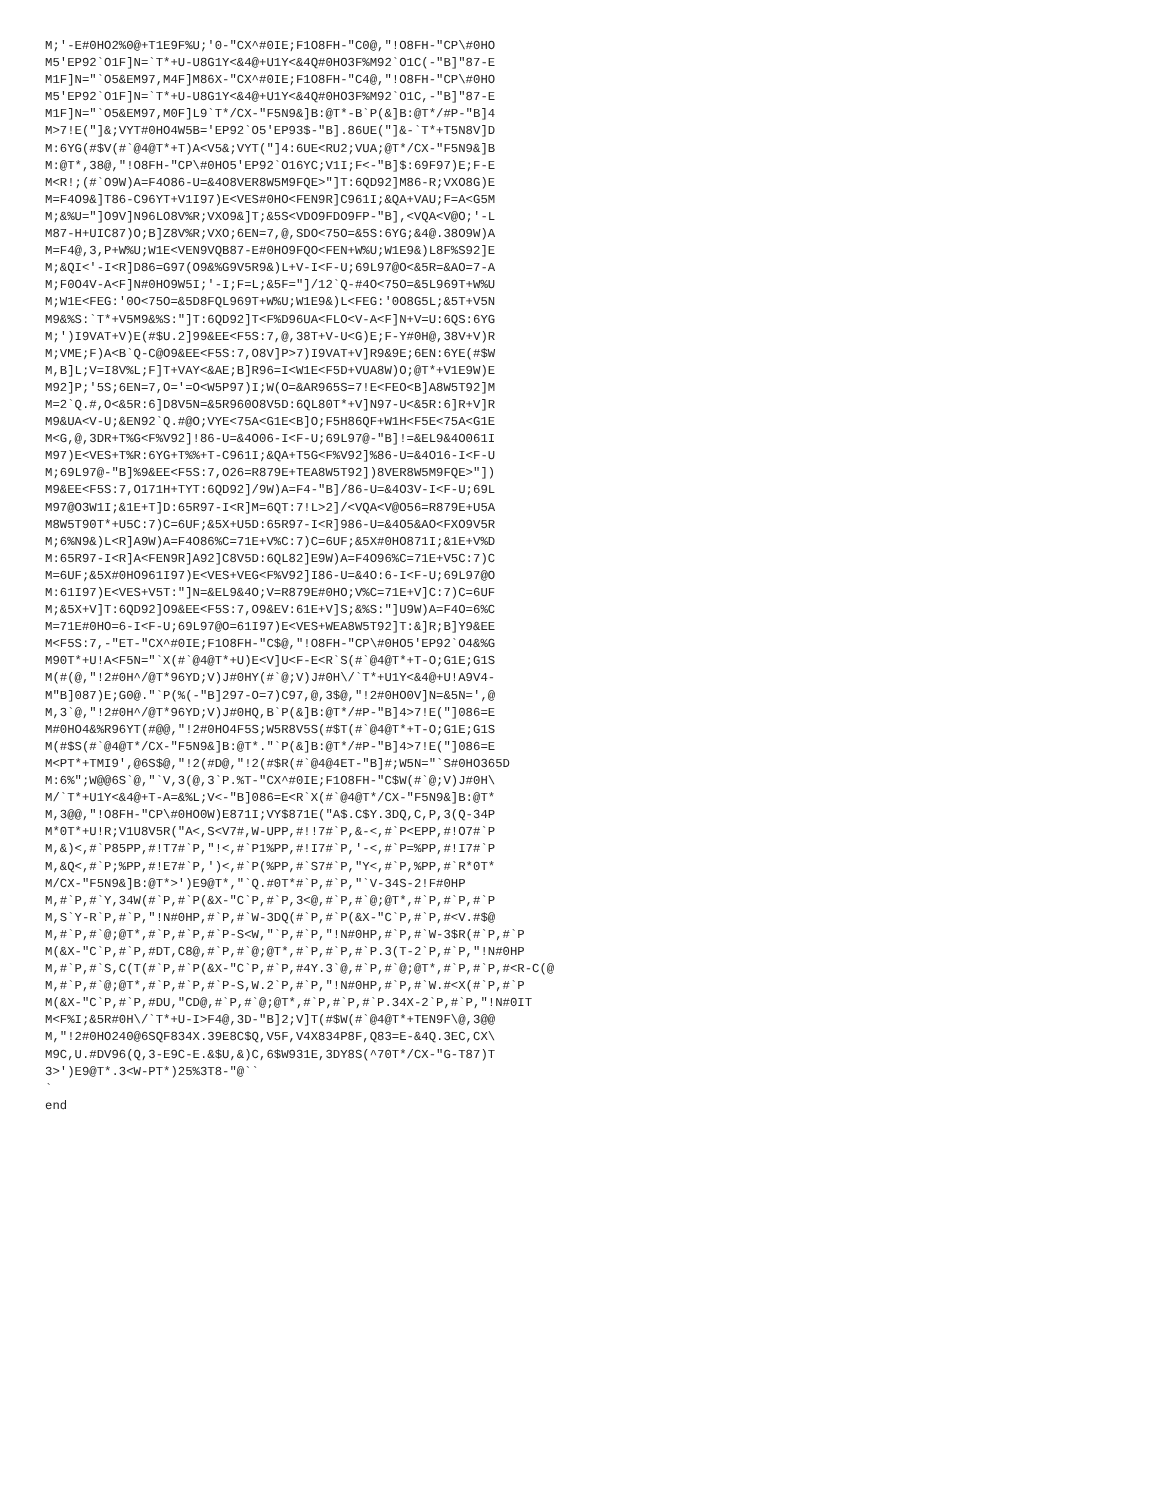M;'-E#0HO2%0@+T1E9F%U;'0-"CX^#0IE;F1O8FH-"C0@,"!O8FH-"CP\#0HO
M5'EP92`O1F]N=`T*+U-U8G1Y<&4@+U1Y<&4Q#0HO3F%M92`O1C(-"B]"87-E
M1F]N="`O5&EM97,M4F]M86X-"CX^#0IE;F1O8FH-"C4@,"!O8FH-"CP\#0HO
M5'EP92`O1F]N=`T*+U-U8G1Y<&4@+U1Y<&4Q#0HO3F%M92`O1C,-"B]"87-E
M1F]N="`O5&EM97,M0F]L9`T*/CX-"F5N9&]B:@T*-B`P(&]B:@T*/#P-"B]4
M>7!E("]&;VYT#0HO4W5B='EP92`O5'EP93$-"B].86UE("]&-`T*+T5N8V]D
M:6YG(#$V(#`@4@T*+T)A<V5&;VYT("]4:6UE<RU2;VUA;@T*/CX-"F5N9&]B
M:@T*,38@,"!O8FH-"CP\#0HO5'EP92`O16YC;V1I;F<-"B]$:69F97)E;F-E
M<R!;(#`O9W)A=F4O86-U=&4O8VER8W5M9FQE>"]T:6QD92]M86-R;VXO8G)E
M=F4O9&]T86-C96YT+V1I97)E<VES#0HO<FEN9R]C961I;&QA+VAU;F=A<G5M
M;&%U="]O9V]N96LO8V%R;VXO9&]T;&5S<VDO9FDO9FP-"B],<VQA<V@O;'-L
M87-H+UIC87)O;B]Z8V%R;VXO;6EN=7,@,SDO<75O=&5S:6YG;&4@.38O9W)A
M=F4@,3,P+W%U;W1E<VEN9VQB87-E#0HO9FQO<FEN+W%U;W1E9&)L8F%S92]E
M;&QI<'-I<R]D86=G97(O9&%G9V5R9&)L+V-I<F-U;69L97@O<&5R=&AO=7-A
M;F0O4V-A<F]N#0HO9W5I;'-I;F=L;&5F="]/12`Q-#4O<75O=&5L969T+W%U
M;W1E<FEG:'0O<75O=&5D8FQL969T+W%U;W1E9&)L<FEG:'0O8G5L;&5T+V5N
M9&%S:`T*+V5M9&%S:"]T:6QD92]T<F%D96UA<FLO<V-A<F]N+V=U:6QS:6YG
M;')I9VAT+V)E(#$U.2]99&EE<F5S:7,@,38T+V-U<G)E;F-Y#0H@,38V+V)R
M;VME;F)A<B`Q-C@O9&EE<F5S:7,O8V]P>7)I9VAT+V]R9&9E;6EN:6YE(#$W
M,B]L;V=I8V%L;F]T+VAY<&AE;B]R96=I<W1E<F5D+VUA8W)O;@T*+V1E9W)E
M92]P;'5S;6EN=7,O='=O<W5P97)I;W(O=&AR965S=7!E<FEO<B]A8W5T92]M
M=2`Q.#,O<&5R:6]D8V5N=&5R960O8V5D:6QL80T*+V]N97-U<&5R:6]R+V]R
M9&UA<V-U;&EN92`Q.#@O;VYE<75A<G1E<B]O;F5H86QF+W1H<F5E<75A<G1E
M<G,@,3DR+T%G<F%V92]!86-U=&4O06-I<F-U;69L97@-"B]!=&EL9&4O061I
M97)E<VES+T%R:6YG+T%%+T-C961I;&QA+T5G<F%V92]%86-U=&4O16-I<F-U
M;69L97@-"B]%9&EE<F5S:7,O26=R879E+TEA8W5T92])8VER8W5M9FQE>"])
M9&EE<F5S:7,O171H+TYT:6QD92]/9W)A=F4-"B]/86-U=&4O3V-I<F-U;69L
M97@O3W1I;&1E+T]D:65R97-I<R]M=6QT:7!L>2]/<VQA<V@O56=R879E+U5A
M8W5T90T*+U5C:7)C=6UF;&5X+U5D:65R97-I<R]986-U=&4O5&AO<FXO9V5R
M;6%N9&)L<R]A9W)A=F4O86%C=71E+V%C:7)C=6UF;&5X#0HO871I;&1E+V%D
M:65R97-I<R]A<FEN9R]A92]C8V5D:6QL82]E9W)A=F4O96%C=71E+V5C:7)C
M=6UF;&5X#0HO961I97)E<VES+VEG<F%V92]I86-U=&4O:6-I<F-U;69L97@O
M:61I97)E<VES+V5T:"]N=&EL9&4O;V=R879E#0HO;V%C=71E+V]C:7)C=6UF
M;&5X+V]T:6QD92]O9&EE<F5S:7,O9&EV:61E+V]S;&%S:"]U9W)A=F4O=6%C
M=71E#0HO=6-I<F-U;69L97@O=61I97)E<VES+WEA8W5T92]T:&]R;B]Y9&EE
M<F5S:7,-"ET-"CX^#0IE;F1O8FH-"C$@,"!O8FH-"CP\#0HO5'EP92`O4&%G
M90T*+U!A<F5N="`X(#`@4@T*+U)E<V]U<F-E<R`S(#`@4@T*+T-O;G1E;G1S
M(#(@,"!2#0H^/@T*96YD;V)J#0HY(#`@;V)J#0H\/`T*+U1Y<&4@+U!A9V4-
M"B]087)E;G0@."`P(%(-"B]297-O=7)C97,@,3$@,"!2#0HO0V]N=&5N=',@
M,3`@,"!2#0H^/@T*96YD;V)J#0HQ,B`P(&]B:@T*/#P-"B]4>7!E("]086=E
M#0HO4&%R96YT(#@@,"!2#0HO4F5S;W5R8V5S(#$T(#`@4@T*+T-O;G1E;G1S
M(#$S(#`@4@T*/CX-"F5N9&]B:@T*."`P(&]B:@T*/#P-"B]4>7!E("]086=E
M<PT*+TMI9',@6S$@,"!2(#D@,"!2(#$R(#`@4@4ET-"B]#;W5N="`S#0HO365D
M:6%";W@@6S`@,"`V,3(@,3`P.%T-"CX^#0IE;F1O8FH-"C$W(#`@;V)J#0H\
M/`T*+U1Y<&4@+T-A=&%L;V<-"B]086=E<R`X(#`@4@T*/CX-"F5N9&]B:@T*
M,3@@,"!O8FH-"CP\#0HO0W)E871I;VY$871E("A$.C$Y.3DQ,C,P,3(Q-34P
M*0T*+U!R;V1U8V5R("A<,S<V7#,W-UPP,#!!7#`P,&-<,#`P<EPP,#!O7#`P
M,&)<,#`P85PP,#!T7#`P,"!<,#`P1%PP,#!I7#`P,'-<,#`P=%PP,#!I7#`P
M,&Q<,#`P;%PP,#!E7#`P,')<,#`P(%PP,#`S7#`P,"Y<,#`P,%PP,#`R*0T*
M/CX-"F5N9&]B:@T*>')E9@T*,"`Q.#0T*#`P,#`P,"`V-34S-2!F#0HP
M,#`P,#`Y,34W(#`P,#`P(&X-"C`P,#`P,3<@,#`P,#`@;@T*,#`P,#`P,#`P
M,S`Y-R`P,#`P,"!N#0HP,#`P,#`W-3DQ(#`P,#`P(&X-"C`P,#`P,#<V.#$@
M,#`P,#`@;@T*,#`P,#`P,#`P-S<W,"`P,#`P,"!N#0HP,#`P,#`W-3$R(#`P,#`P
M(&X-"C`P,#`P,#DT,C8@,#`P,#`@;@T*,#`P,#`P,#`P.3(T-2`P,#`P,"!N#0HP
M,#`P,#`S,C(T(#`P,#`P(&X-"C`P,#`P,#4Y.3`@,#`P,#`@;@T*,#`P,#`P,#<R-C(@
M,#`P,#`@;@T*,#`P,#`P,#`P-S,W.2`P,#`P,"!N#0HP,#`P,#`W.#<X(#`P,#`P
M(&X-"C`P,#`P,#DU,"CD@,#`P,#`@;@T*,#`P,#`P,#`P.34X-2`P,#`P,"!N#0IT
M<F%I;&5R#0H\/`T*+U-I>F4@,3D-"B]2;V]T(#$W(#`@4@T*+TEN9F\@,3@@
M,"!2#0HO240@6SQF834X.39E8C$Q,V5F,V4X834P8F,Q83=E-&4Q.3EC,CX\
M9C,U.#DV96(Q,3-E9C-E.&$U,&)C,6$W931E,3DY8S(^70T*/CX-"G-T87)T
3>')E9@T*.3<W-PT*)25%3T8-"@``
`
end